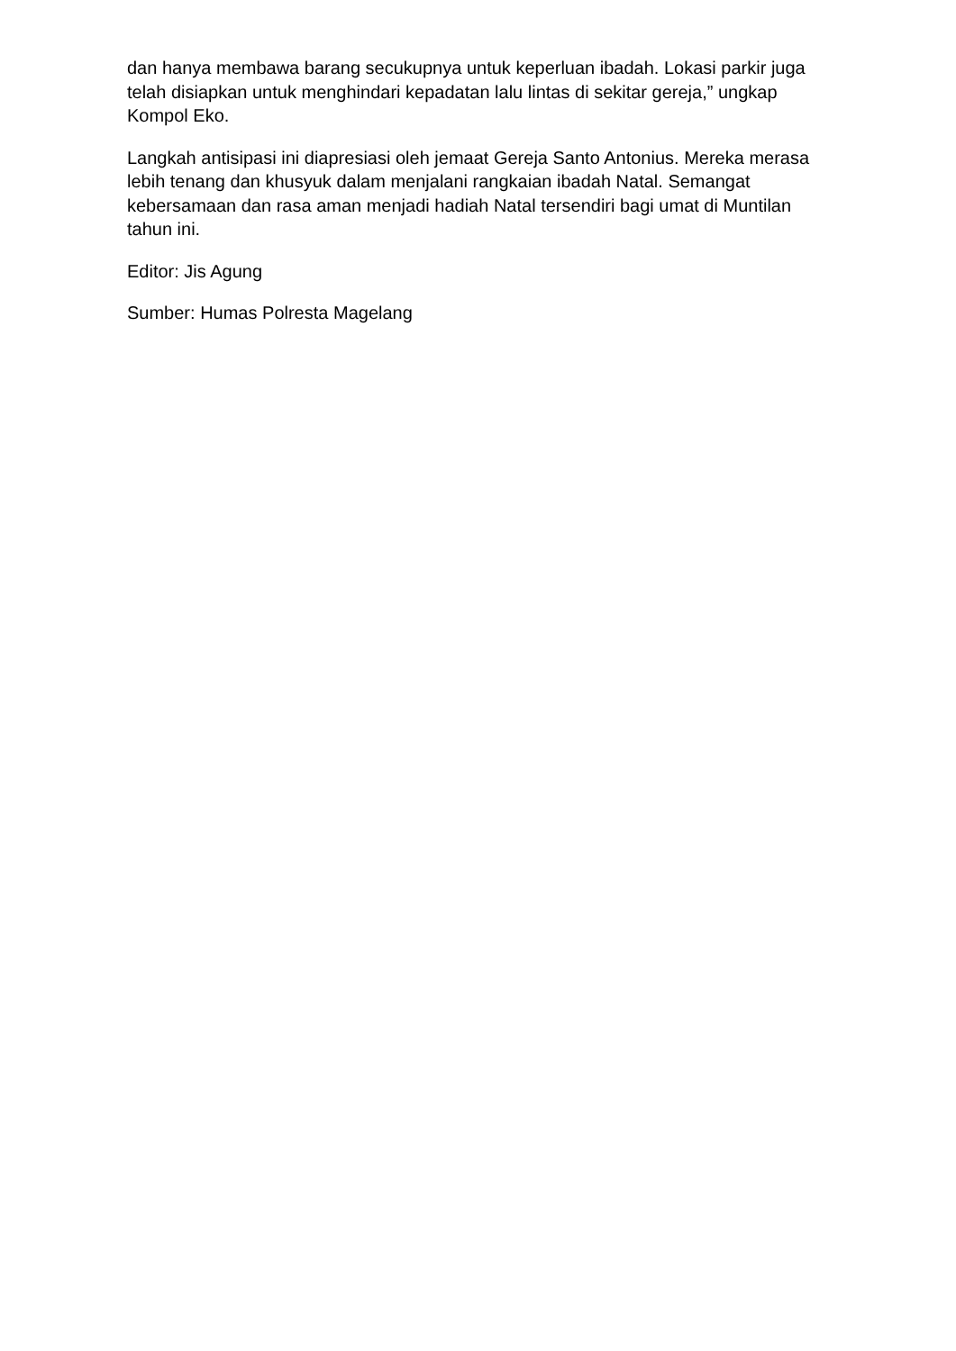dan hanya membawa barang secukupnya untuk keperluan ibadah. Lokasi parkir juga telah disiapkan untuk menghindari kepadatan lalu lintas di sekitar gereja,” ungkap Kompol Eko.
Langkah antisipasi ini diapresiasi oleh jemaat Gereja Santo Antonius. Mereka merasa lebih tenang dan khusyuk dalam menjalani rangkaian ibadah Natal. Semangat kebersamaan dan rasa aman menjadi hadiah Natal tersendiri bagi umat di Muntilan tahun ini.
Editor: Jis Agung
Sumber: Humas Polresta Magelang